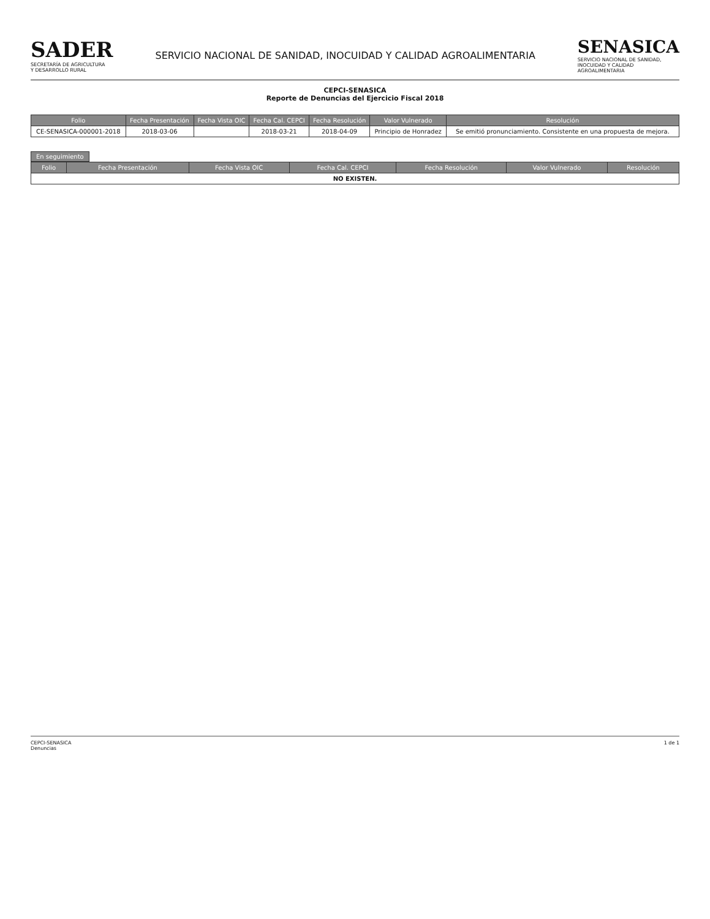SADER
SECRETARÍA DE AGRICULTURA
Y DESARROLLO RURAL
SERVICIO NACIONAL DE SANIDAD, INOCUIDAD Y CALIDAD AGROALIMENTARIA
SENASICA
SERVICIO NACIONAL DE SANIDAD,
INOCUIDAD Y CALIDAD
AGROALIMENTARIA
CEPCI-SENASICA
Reporte de Denuncias del Ejercicio Fiscal 2018
| Folio | Fecha Presentación | Fecha Vista OIC | Fecha Cal. CEPCI | Fecha Resolución | Valor Vulnerado | Resolución |
| --- | --- | --- | --- | --- | --- | --- |
| CE-SENASICA-000001-2018 | 2018-03-06 | | 2018-03-21 | 2018-04-09 | Principio de Honradez | Se emitió pronunciamiento. Consistente en una propuesta de mejora. |
En seguimiento
| Folio | Fecha Presentación | Fecha Vista OIC | Fecha Cal. CEPCI | Fecha Resolución | Valor Vulnerado | Resolución |
| --- | --- | --- | --- | --- | --- | --- |
| NO EXISTEN. | | | | | | |
CEPCI-SENASICA
Denuncias
1 de 1